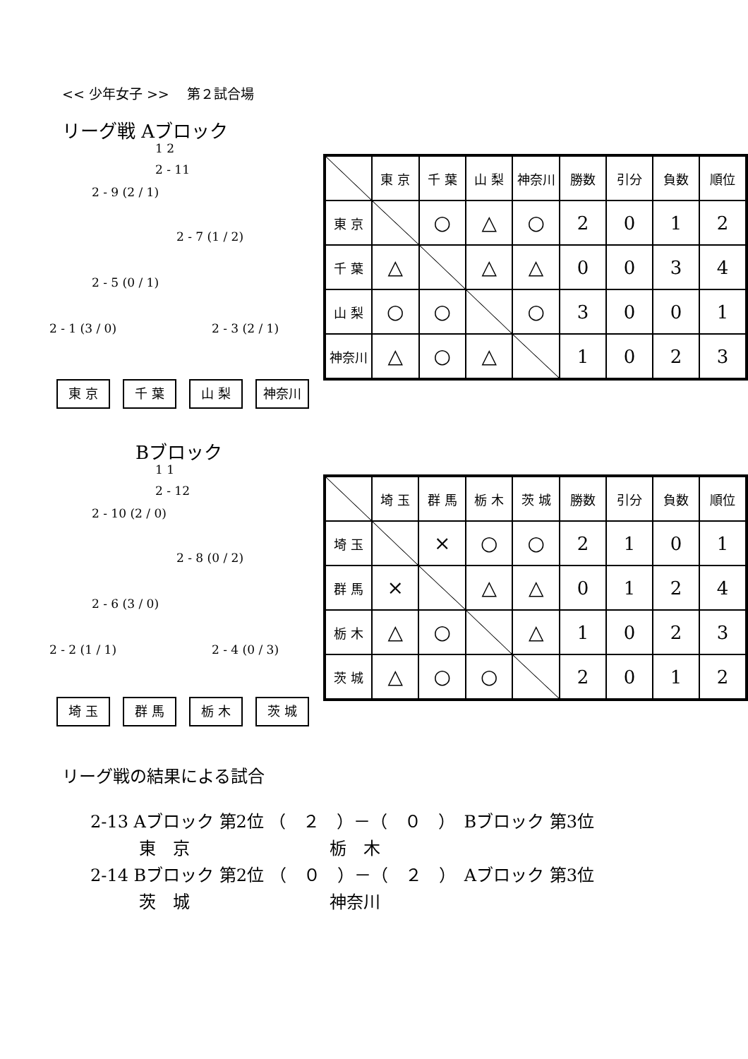<< 少年女子 >>　 第２試合場
リーグ戦 Aブロック
1 2
2 - 11
2 - 9 (2 / 1)
2 - 7 (1 / 2)
2 - 5 (0 / 1)
2 - 1 (3 / 0) 2 - 3 (2 / 1)
東 京 千 葉 山 梨 神奈川
| | 東 京 | 千 葉 | 山 梨 | 神奈川 | 勝数 | 引分 | 負数 | 順位 |
| 東 京 | | ○ | △ | ○ | 2 | 0 | 1 | 2 |
| 千 葉 | △ | | △ | △ | 0 | 0 | 3 | 4 |
| 山 梨 | ○ | ○ | | ○ | 3 | 0 | 0 | 1 |
| 神奈川 | △ | ○ | △ | | 1 | 0 | 2 | 3 |
Bブロック
1 1
2 - 12
2 - 10 (2 / 0)
2 - 8 (0 / 2)
2 - 6 (3 / 0)
2 - 2 (1 / 1) 2 - 4 (0 / 3)
埼 玉 群 馬 栃 木 茨 城
| | 埼 玉 | 群 馬 | 栃 木 | 茨 城 | 勝数 | 引分 | 負数 | 順位 |
| 埼 玉 | | × | ○ | ○ | 2 | 1 | 0 | 1 |
| 群 馬 | × | | △ | △ | 0 | 1 | 2 | 4 |
| 栃 木 | △ | ○ | | △ | 1 | 0 | 2 | 3 |
| 茨 城 | △ | ○ | ○ | | 2 | 0 | 1 | 2 |
リーグ戦の結果による試合
2-13 Aブロック 第2位 （　２　）－（　０　）　Bブロック 第3位 東　京 栃　木 2-14 Bブロック 第2位 （　０　）－（　２　）　Aブロック 第3位 茨　城 神奈川